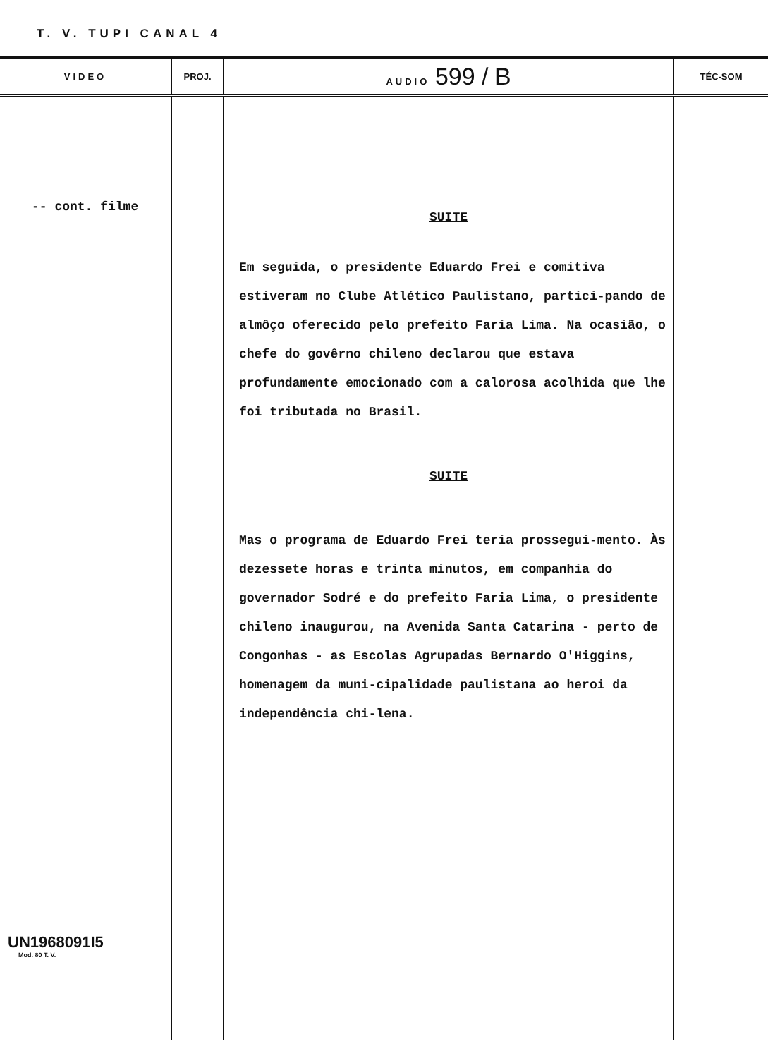T. V. TUPI CANAL 4
| VIDEO | PROJ. | AUDIO 599 / B | TÉC-SOM |
| --- | --- | --- | --- |
| -- cont. filme UN1968091I5 Mod. 80 T. V. | | SUITE Em seguida, o presidente Eduardo Frei e comitiva estiveram no Clube Atlético Paulistano, partici-pando de almôço oferecido pelo prefeito Faria Lima. Na ocasião, o chefe do govêrno chileno declarou que estava profundamente emocionado com a calorosa acolhida que lhe foi tributada no Brasil. SUITE Mas o programa de Eduardo Frei teria prossegui-mento. Às dezessete horas e trinta minutos, em companhia do governador Sodré e do prefeito Faria Lima, o presidente chileno inaugurou, na Avenida Santa Catarina - perto de Congonhas - as Escolas Agrupadas Bernardo O'Higgins, homenagem da muni-cipalidade paulistana ao heroi da independência chi-lena. | |